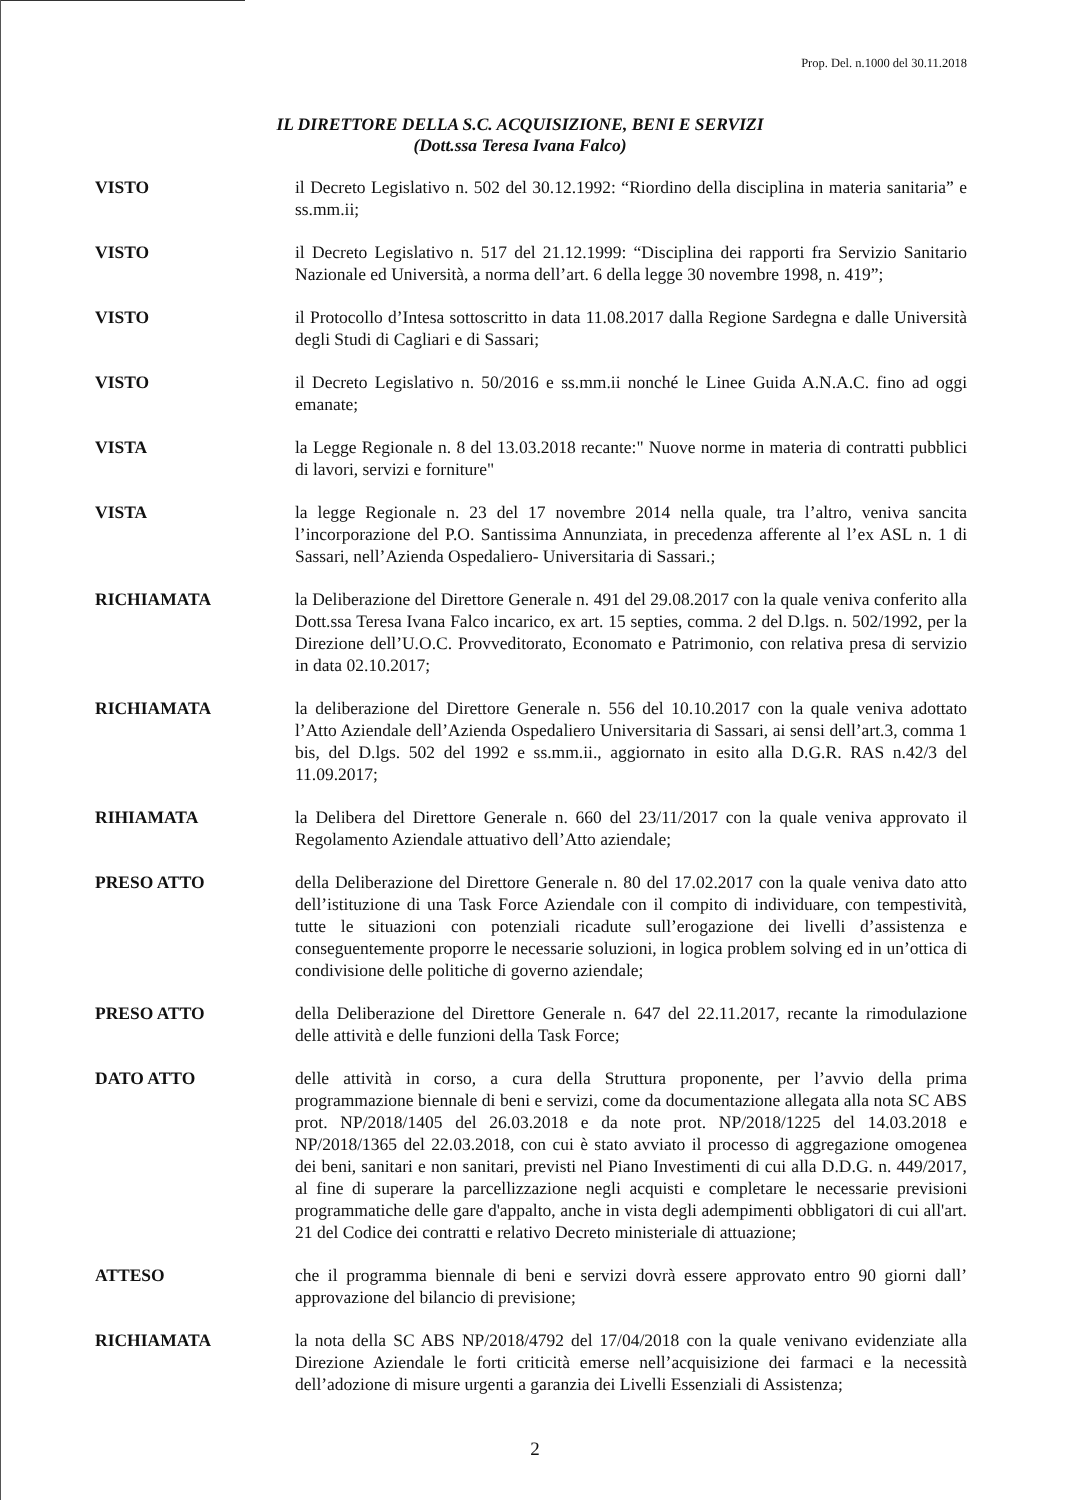Prop. Del. n.1000 del 30.11.2018
IL DIRETTORE DELLA S.C. ACQUISIZIONE, BENI E SERVIZI
(Dott.ssa Teresa Ivana Falco)
VISTO il Decreto Legislativo n. 502 del 30.12.1992: “Riordino della disciplina in materia sanitaria” e ss.mm.ii;
VISTO il Decreto Legislativo n. 517 del 21.12.1999: “Disciplina dei rapporti fra Servizio Sanitario Nazionale ed Università, a norma dell’art. 6 della legge 30 novembre 1998, n. 419”;
VISTO il Protocollo d’Intesa sottoscritto in data 11.08.2017 dalla Regione Sardegna e dalle Università degli Studi di Cagliari e di Sassari;
VISTO il Decreto Legislativo n. 50/2016 e ss.mm.ii nonché le Linee Guida A.N.A.C. fino ad oggi emanate;
VISTA la Legge Regionale n. 8 del 13.03.2018 recante:" Nuove norme in materia di contratti pubblici di lavori, servizi e forniture"
VISTA la legge Regionale n. 23 del 17 novembre 2014 nella quale, tra l’altro, veniva sancita l’incorporazione del P.O. Santissima Annunziata, in precedenza afferente al l’ex ASL n. 1 di Sassari, nell’Azienda Ospedaliero- Universitaria di Sassari.;
RICHIAMATA la Deliberazione del Direttore Generale n. 491 del 29.08.2017 con la quale veniva conferito alla Dott.ssa Teresa Ivana Falco incarico, ex art. 15 septies, comma. 2 del D.lgs. n. 502/1992, per la Direzione dell’U.O.C. Provveditorato, Economato e Patrimonio, con relativa presa di servizio in data 02.10.2017;
RICHIAMATA la deliberazione del Direttore Generale n. 556 del 10.10.2017 con la quale veniva adottato l’Atto Aziendale dell’Azienda Ospedaliero Universitaria di Sassari, ai sensi dell’art.3, comma 1 bis, del D.lgs. 502 del 1992 e ss.mm.ii., aggiornato in esito alla D.G.R. RAS n.42/3 del 11.09.2017;
RIHIAMATA la Delibera del Direttore Generale n. 660 del 23/11/2017 con la quale veniva approvato il Regolamento Aziendale attuativo dell’Atto aziendale;
PRESO ATTO della Deliberazione del Direttore Generale n. 80 del 17.02.2017 con la quale veniva dato atto dell’istituzione di una Task Force Aziendale con il compito di individuare, con tempestività, tutte le situazioni con potenziali ricadute sull’erogazione dei livelli d’assistenza e conseguentemente proporre le necessarie soluzioni, in logica problem solving ed in un’ottica di condivisione delle politiche di governo aziendale;
PRESO ATTO della Deliberazione del Direttore Generale n. 647 del 22.11.2017, recante la rimodulazione delle attività e delle funzioni della Task Force;
DATO ATTO delle attività in corso, a cura della Struttura proponente, per l’avvio della prima programmazione biennale di beni e servizi, come da documentazione allegata alla nota SC ABS prot. NP/2018/1405 del 26.03.2018 e da note prot. NP/2018/1225 del 14.03.2018 e NP/2018/1365 del 22.03.2018, con cui è stato avviato il processo di aggregazione omogenea dei beni, sanitari e non sanitari, previsti nel Piano Investimenti di cui alla D.D.G. n. 449/2017, al fine di superare la parcellizzazione negli acquisti e completare le necessarie previsioni programmatiche delle gare d'appalto, anche in vista degli adempimenti obbligatori di cui all'art. 21 del Codice dei contratti e relativo Decreto ministeriale di attuazione;
ATTESO che il programma biennale di beni e servizi dovrà essere approvato entro 90 giorni dall’ approvazione del bilancio di previsione;
RICHIAMATA la nota della SC ABS NP/2018/4792 del 17/04/2018 con la quale venivano evidenziate alla Direzione Aziendale le forti criticità emerse nell’acquisizione dei farmaci e la necessità dell’adozione di misure urgenti a garanzia dei Livelli Essenziali di Assistenza;
2